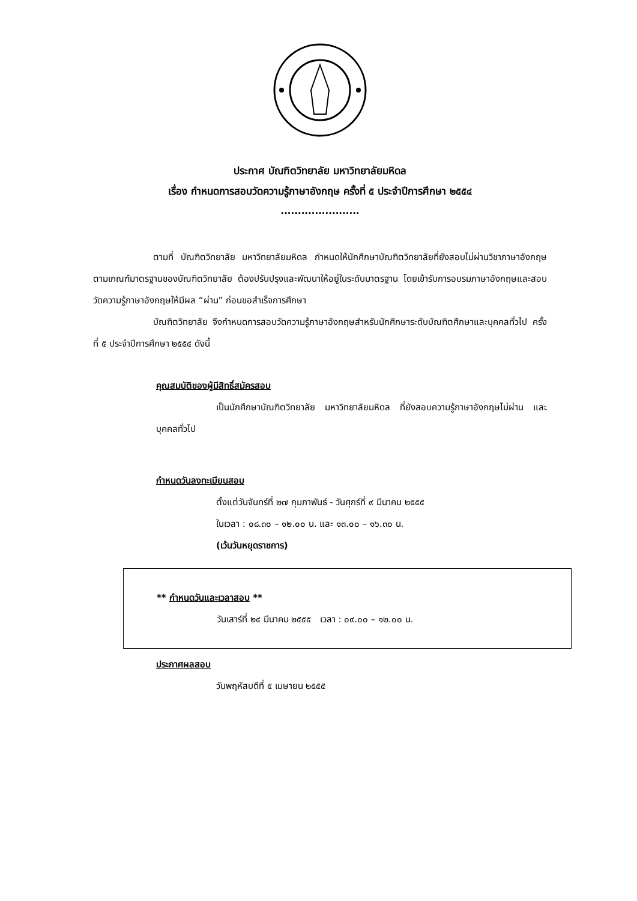ประกาศ บัณฑิตวิทยาลัย มหาวิทยาลัยมหิดล
เรื่อง กำหนดการสอบวัดความรู้ภาษาอังกฤษ ครั้งที่ ๕ ประจำปีการศึกษา ๒๕๕๔
.......................
ตามที่ บัณฑิตวิทยาลัย มหาวิทยาลัยมหิดล กำหนดให้นักศึกษาบัณฑิตวิทยาลัยที่ยังสอบไม่ผ่านวิชาภาษาอังกฤษตามเกณฑ์มาตรฐานของบัณฑิตวิทยาลัย ต้องปรับปรุงและพัฒนาให้อยู่ในระดับมาตรฐาน โดยเข้ารับการอบรมภาษาอังกฤษและสอบวัดความรู้ภาษาอังกฤษให้มีผล “ผ่าน” ก่อนขอสำเร็จการศึกษา
บัณฑิตวิทยาลัย จึงกำหนดการสอบวัดความรู้ภาษาอังกฤษสำหรับนักศึกษาระดับบัณฑิตศึกษาและบุคคลทั่วไป ครั้งที่ ๕ ประจำปีการศึกษา ๒๕๕๔ ดังนี้
คุณสมบัติของผู้มีสิทธิ์สมัครสอบ
เป็นนักศึกษาบัณฑิตวิทยาลัย มหาวิทยาลัยมหิดล ที่ยังสอบความรู้ภาษาอังกฤษไม่ผ่าน และบุคคลทั่วไป
กำหนดวันลงทะเบียนสอบ
ตั้งแต่วันจันทร์ที่ ๒๗ กุมภาพันธ์ - วันศุกร์ที่ ๙ มีนาคม ๒๕๕๕
ในเวลา : ๐๘.๓๐ – ๑๒.๐๐ น. และ ๑๓.๐๐ – ๑๖.๓๐ น.
(เว้นวันหยุดราชการ)
** กำหนดวันและเวลาสอบ **
วันเสาร์ที่ ๒๔ มีนาคม ๒๕๕๕ เวลา : ๐๙.๐๐ – ๑๒.๐๐ น.
ประกาศผลสอบ
วันพฤหัสบดีที่ ๕ เมษายน ๒๕๕๕